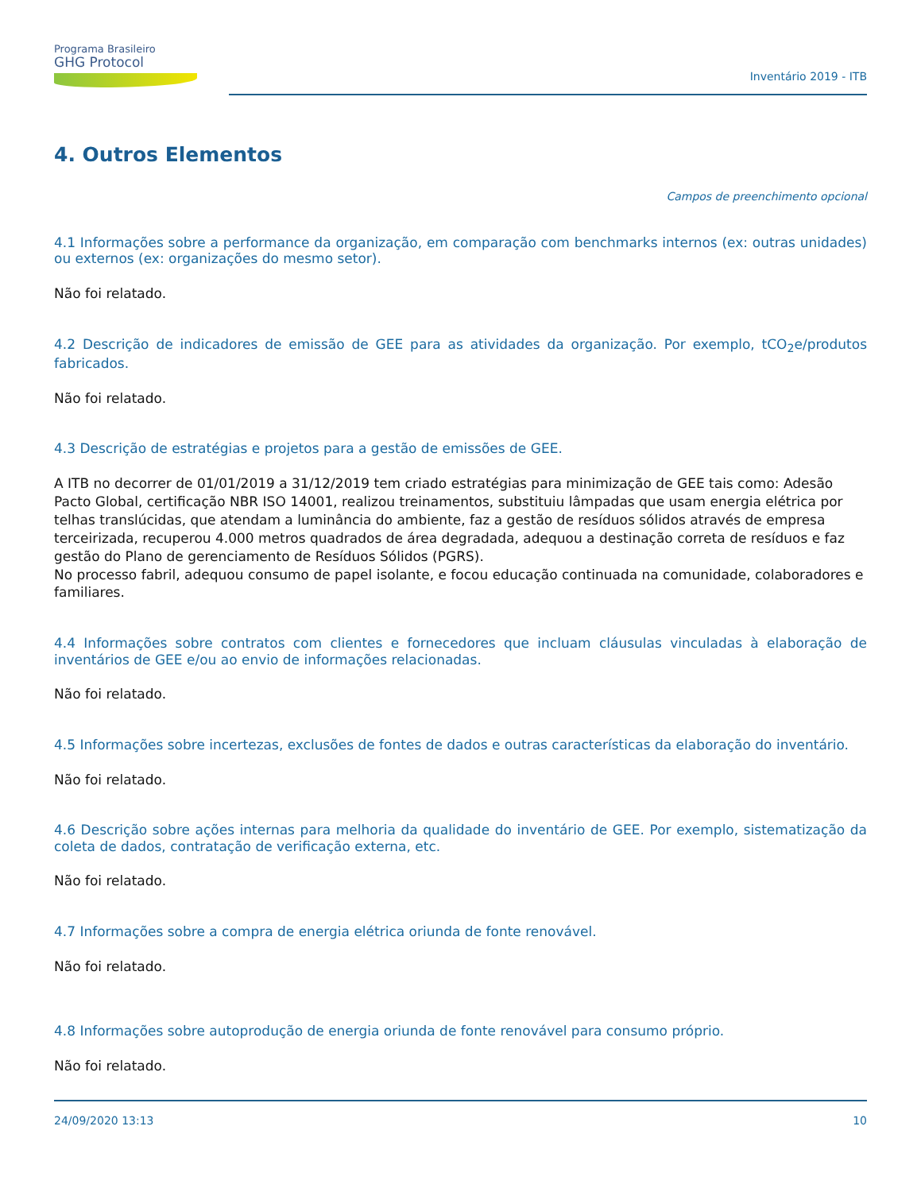Programa Brasileiro
GHG Protocol
Inventário 2019 - ITB
4. Outros Elementos
Campos de preenchimento opcional
4.1 Informações sobre a performance da organização, em comparação com benchmarks internos (ex: outras unidades) ou externos (ex: organizações do mesmo setor).
Não foi relatado.
4.2 Descrição de indicadores de emissão de GEE para as atividades da organização. Por exemplo, tCO<sub>2</sub>e/produtos fabricados.
Não foi relatado.
4.3 Descrição de estratégias e projetos para a gestão de emissões de GEE.
A ITB no decorrer de 01/01/2019 a 31/12/2019 tem criado estratégias para minimização de GEE tais como: Adesão Pacto Global, certificação NBR ISO 14001, realizou treinamentos, substituiu lâmpadas que usam energia elétrica por telhas translúcidas, que atendam a luminância do ambiente, faz a gestão de resíduos sólidos através de empresa terceirizada, recuperou 4.000 metros quadrados de área degradada, adequou a destinação correta de resíduos e faz gestão do Plano de gerenciamento de Resíduos Sólidos (PGRS).
No processo fabril, adequou consumo de papel isolante, e focou educação continuada na comunidade, colaboradores e familiares.
4.4 Informações sobre contratos com clientes e fornecedores que incluam cláusulas vinculadas à elaboração de inventários de GEE e/ou ao envio de informações relacionadas.
Não foi relatado.
4.5 Informações sobre incertezas, exclusões de fontes de dados e outras características da elaboração do inventário.
Não foi relatado.
4.6 Descrição sobre ações internas para melhoria da qualidade do inventário de GEE. Por exemplo, sistematização da coleta de dados, contratação de verificação externa, etc.
Não foi relatado.
4.7 Informações sobre a compra de energia elétrica oriunda de fonte renovável.
Não foi relatado.
4.8 Informações sobre autoprodução de energia oriunda de fonte renovável para consumo próprio.
Não foi relatado.
24/09/2020 13:13 10